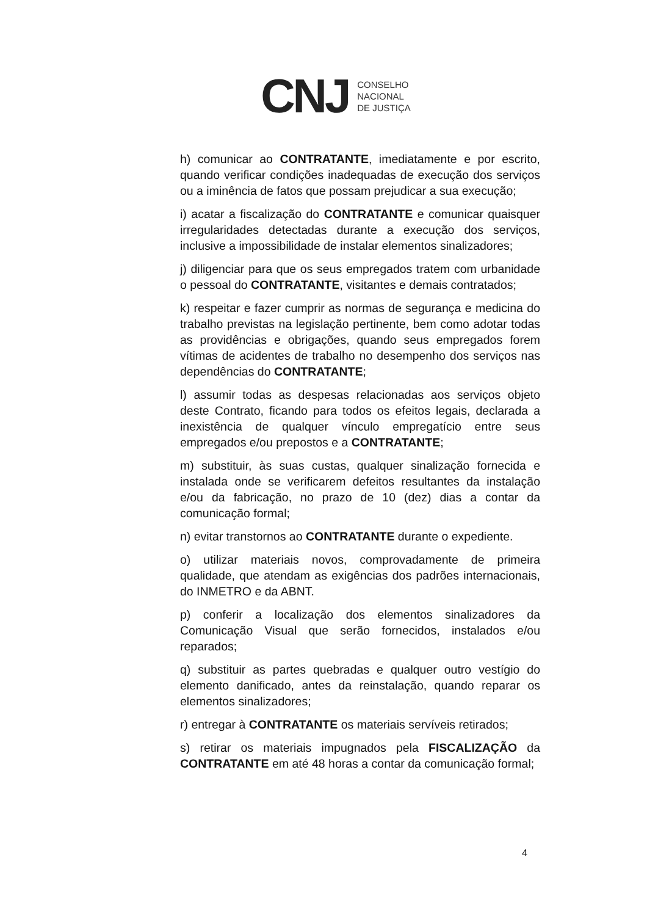CNJ
CONSELHO
NACIONAL
DE JUSTIÇA
h) comunicar ao CONTRATANTE, imediatamente e por escrito, quando verificar condições inadequadas de execução dos serviços ou a iminência de fatos que possam prejudicar a sua execução;
i) acatar a fiscalização do CONTRATANTE e comunicar quaisquer irregularidades detectadas durante a execução dos serviços, inclusive a impossibilidade de instalar elementos sinalizadores;
j) diligenciar para que os seus empregados tratem com urbanidade o pessoal do CONTRATANTE, visitantes e demais contratados;
k) respeitar e fazer cumprir as normas de segurança e medicina do trabalho previstas na legislação pertinente, bem como adotar todas as providências e obrigações, quando seus empregados forem vítimas de acidentes de trabalho no desempenho dos serviços nas dependências do CONTRATANTE;
l) assumir todas as despesas relacionadas aos serviços objeto deste Contrato, ficando para todos os efeitos legais, declarada a inexistência de qualquer vínculo empregatício entre seus empregados e/ou prepostos e a CONTRATANTE;
m) substituir, às suas custas, qualquer sinalização fornecida e instalada onde se verificarem defeitos resultantes da instalação e/ou da fabricação, no prazo de 10 (dez) dias a contar da comunicação formal;
n) evitar transtornos ao CONTRATANTE durante o expediente.
o) utilizar materiais novos, comprovadamente de primeira qualidade, que atendam as exigências dos padrões internacionais, do INMETRO e da ABNT.
p) conferir a localização dos elementos sinalizadores da Comunicação Visual que serão fornecidos, instalados e/ou reparados;
q) substituir as partes quebradas e qualquer outro vestígio do elemento danificado, antes da reinstalação, quando reparar os elementos sinalizadores;
r) entregar à CONTRATANTE os materiais servíveis retirados;
s) retirar os materiais impugnados pela FISCALIZAÇÃO da CONTRATANTE em até 48 horas a contar da comunicação formal;
4